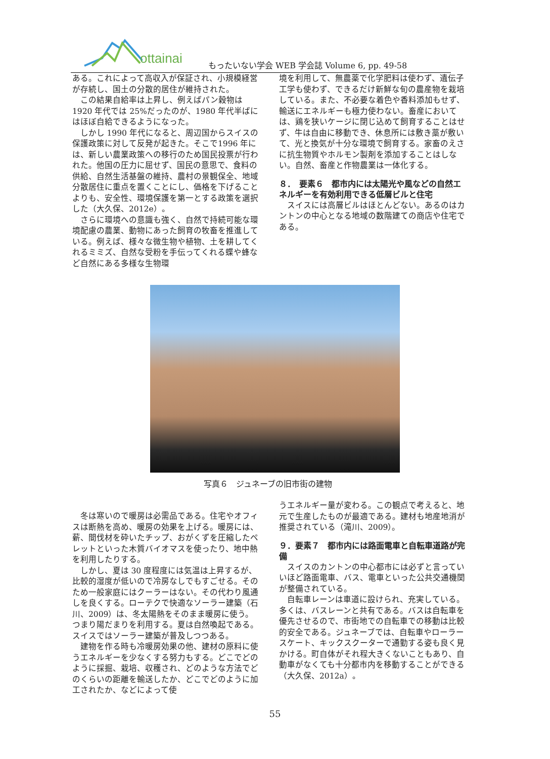ottainai
もったいない学会 WEB 学会誌 Volume 6, pp. 49-58
ある。これによって高収入が保証され、小規模経営が存続し、国土の分散的居住が維持された。
この結果自給率は上昇し、例えばパン穀物は1920 年代では 25%だったのが、1980 年代半ばにはほぼ自給できるようになった。
しかし 1990 年代になると、周辺国からスイスの保護政策に対して反発が起きた。そこで1996 年には、新しい農業政策への移行のため国民投票が行われた。他国の圧力に屈せず、国民の意思で、食料の供給、自然生活基盤の維持、農村の景観保全、地域分散居住に重点を置くことにし、価格を下げることよりも、安全性、環境保護を第一とする政策を選択した（大久保、2012e）。
さらに環境への意識も強く、自然で持続可能な環境配慮の農業、動物にあった飼育の牧畜を推進している。例えば、様々な微生物や植物、土を耕してくれるミミズ、自然な受粉を手伝ってくれる蝶や蜂など自然にある多様な生物環
境を利用して、無農薬で化学肥料は使わず、遺伝子工学も使わず、できるだけ新鮮な旬の農産物を栽培している。また、不必要な着色や香料添加もせず、輸送にエネルギーも極力使わない。畜産においては、鶏を狭いケージに閉じ込めて飼育することはせず、牛は自由に移動でき、休息所には敷き藁が敷いて、光と換気が十分な環境で飼育する。家畜のえさに抗生物質やホルモン製剤を添加することはしない。自然、畜産と作物農業は一体化する。
８．　要素６　都市内には太陽光や風などの自然エネルギーを有効利用できる低層ビルと住宅
スイスには高層ビルはほとんどない。あるのはカントンの中心となる地域の数階建ての商店や住宅である。
写真６　ジュネーブの旧市街の建物
冬は寒いので暖房は必需品である。住宅やオフィスは断熱を高め、暖房の効果を上げる。暖房には、薪、間伐材を砕いたチップ、おがくずを圧縮したペレットといった木質バイオマスを使ったり、地中熱を利用したりする。
しかし、夏は 30 度程度には気温は上昇するが、比較的湿度が低いので冷房なしでもすごせる。そのため一般家庭にはクーラーはない。その代わり風通しを良くする。ローテクで快適なソーラー建築（石川、2009）は、冬太陽熱をそのまま暖房に使う。つまり陽だまりを利用する。夏は自然喚起である。スイスではソーラー建築が普及しつつある。
建物を作る時も冷暖房効果の他、建材の原料に使うエネルギーを少なくする努力もする。どこでどのように採掘、栽培、収穫され、どのような方法でどのくらいの距離を輸送したか、どこでどのように加工されたか、などによって使
うエネルギー量が変わる。この観点で考えると、地元で生産したものが最適である。建材も地産地消が推奨されている（滝川、2009）。
９．要素７　都市内には路面電車と自転車道路が完備
スイスのカントンの中心都市には必ずと言っていいほど路面電車、バス、電車といった公共交通機関が整備されている。
自転車レーンは車道に設けられ、充実している。多くは、バスレーンと共有である。バスは自転車を優先させるので、市街地での自転車での移動は比較的安全である。ジュネーブでは、自転車やローラースケート、キックスクーターで通勤する姿も良く見かける。町自体がそれ程大きくないこともあり、自動車がなくても十分都市内を移動することができる（大久保、2012a）。
55